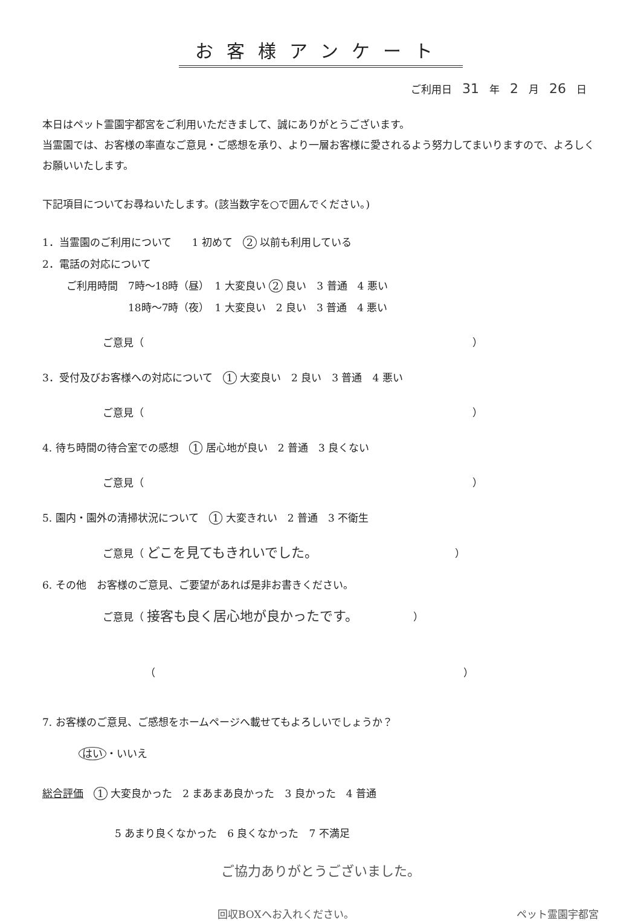お客様アンケート
ご利用日　31　年　2　月　26　日
本日はペット霊園宇都宮をご利用いただきまして、誠にありがとうございます。
当霊園では、お客様の率直なご意見・ご感想を承り、より一層お客様に愛されるよう努力してまいりますので、よろしくお願いいたします。
下記項目についてお尋ねいたします。(該当数字を○で囲んでください。)
1．当霊園のご利用について　　1 初めて　2 以前も利用している
2．電話の対応について
ご利用時間　7時〜18時（昼）　1 大変良い 2 良い　3 普通　4 悪い
　　　　　　18時〜7時（夜）　1 大変良い　2 良い　3 普通　4 悪い
ご意見（　　　　　　　　　　　　　　　　　　　　　　　　　　　　　　　　）
3．受付及びお客様への対応について　1 大変良い　2 良い　3 普通　4 悪い
ご意見（　　　　　　　　　　　　　　　　　　　　　　　　　　　　　　　　）
4. 待ち時間の待合室での感想　1 居心地が良い　2 普通　3 良くない
ご意見（　　　　　　　　　　　　　　　　　　　　　　　　　　　　　　　　）
5. 園内・園外の清掃状況について　1 大変きれい　2 普通　3 不衛生
ご意見（ どこを見てもきれいでした。　　　　　　　　　　　　　　）
6. その他　お客様のご意見、ご要望があれば是非お書きください。
ご意見（ 接客も良く居心地が良かったです。　　　　　　）
（　　　　　　　　　　　　　　　　　　　　　　　　　　　　　　）
7. お客様のご意見、ご感想をホームページへ載せてもよろしいでしょうか？
はい ・いいえ
総合評価　1 大変良かった　2 まあまあ良かった　3 良かった　4 普通
5 あまり良くなかった　6 良くなかった　7 不満足
ご協力ありがとうございました。
回収BOXへお入れください。 ペット霊園宇都宮